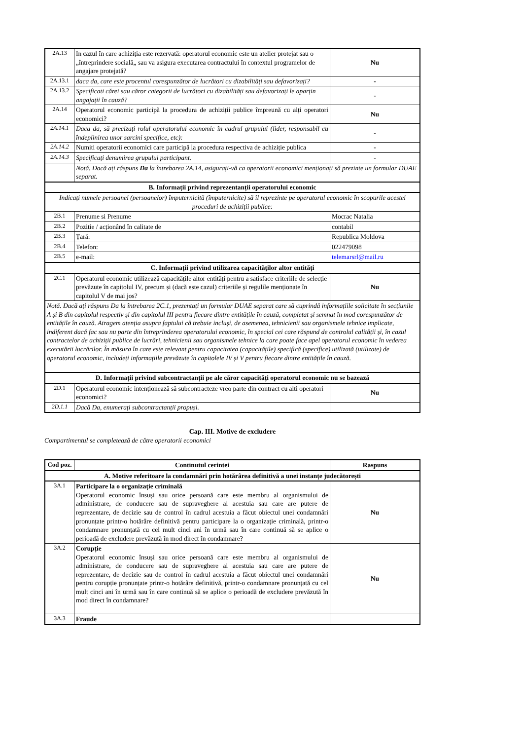| 2A.13 | In cazul în care achiziția este rezervată: operatorul economic este un atelier protejat sau o „întreprindere socială„ sau va asigura executarea contractului în contextul programelor de angajare protejată? | Nu |
| 2A.13.1 | daca da, care este procentul corespunzător de lucrători cu dizabilități sau defavorizați? | - |
| 2A.13.2 | Specificati cărei sau căror categorii de lucrători cu dizabilități sau defavorizați le aparțin angajații în cauză? | - |
| 2A.14 | Operatorul economic participă la procedura de achiziții publice împreună cu alți operatori economici? | Nu |
| 2A.14.1 | Daca da, să precizați rolul operatorului economic în cadrul grupului (lider, responsabil cu îndeplinirea unor sarcini specifice, etc): | - |
| 2A.14.2 | Numiti operatorii economici care participă la procedura respectiva de achiziție publica | - |
| 2A.14.3 | Specificați denumirea grupului participant. | - |
| | Notă. Dacă ați răspuns Da la întrebarea 2A.14, asigurați-vă ca operatorii economici menționați să prezinte un formular DUAE separat. | |
| B. Informații privind reprezentanții operatorului economic | | |
| Indicați numele persoanei (persoanelor) împuternicită (împuternicite) să îl reprezinte pe operatorul economic în scopurile acestei proceduri de achiziții publice: | | |
| 2B.1 | Prenume si Prenume | Mocrac Natalia |
| 2B.2 | Pozitie / acționând în calitate de | contabil |
| 2B.3 | Țară: | Republica Moldova |
| 2B.4 | Telefon: | 022479098 |
| 2B.5 | e-mail: | telemarsrl@mail.ru |
| C. Informații privind utilizarea capacităților altor entități | | |
| 2C.1 | Operatorul economic utilizează capacitățile altor entități pentru a satisface criteriile de selecție prevăzute în capitolul IV, precum și (dacă este cazul) criteriile și regulile menționate în capitolul V de mai jos? | Nu |
| Notă. Dacă ați răspuns Da la întrebarea 2C.1, prezentați un formular DUAE separat care să cuprindă informațiile solicitate în secțiunile A și B din capitolul respectiv și din capitolul III pentru fiecare dintre entitățile în cauză, completat și semnat în mod corespunzător de entitățile în cauză. Atragem atenția asupra faptului că trebuie incluși, de asemenea, tehnicienii sau organismele tehnice implicate, indiferent dacă fac sau nu parte din întreprinderea operatorului economic, în special cei care răspund de controlul calității și, în cazul contractelor de achiziții publice de lucrări, tehnicienii sau organismele tehnice la care poate face apel operatorul economic în vederea executării lucrărilor. În măsura în care este relevant pentru capacitatea (capacitățile) specifică (specifice) utilizată (utilizate) de operatorul economic, includeți informațiile prevăzute în capitolele IV și V pentru fiecare dintre entitățile în cauză. | | |
| D. Informații privind subcontractanții pe ale căror capacități operatorul economic nu se bazează | | |
| 2D.1 | Operatorul economic intenționează să subcontracteze vreo parte din contract cu alti operatori economici? | Nu |
| 2D.1.1 | Dacă Da, enumerați subcontractanții propuși. | |
Cap. III. Motive de excludere
Compartimentul se completează de către operatorii economici
| Cod poz. | Continutul cerintei | Raspuns |
| --- | --- | --- |
| A. Motive referitoare la condamnări prin hotărârea definitivă a unei instanțe judecătorești | | |
| 3A.1 | Participare la o organizație criminală Operatorul economic însuși sau orice persoană care este membru al organismului de administrare, de conducere sau de supraveghere al acestuia sau care are putere de reprezentare, de decizie sau de control în cadrul acestuia a făcut obiectul unei condamnări pronunțate printr-o hotărâre definitivă pentru participare la o organizație criminală, printr-o condamnare pronunțată cu cel mult cinci ani în urmă sau în care continuă să se aplice o perioadă de excludere prevăzută în mod direct în condamnare? | Nu |
| 3A.2 | Corupție Operatorul economic însuși sau orice persoană care este membru al organismului de administrare, de conducere sau de supraveghere al acestuia sau care are putere de reprezentare, de decizie sau de control în cadrul acestuia a făcut obiectul unei condamnări pentru corupție pronunțate printr-o hotărâre definitivă, printr-o condamnare pronunțată cu cel mult cinci ani în urmă sau în care continuă să se aplice o perioadă de excludere prevăzută în mod direct în condamnare? | Nu |
| 3A.3 | Fraude | |